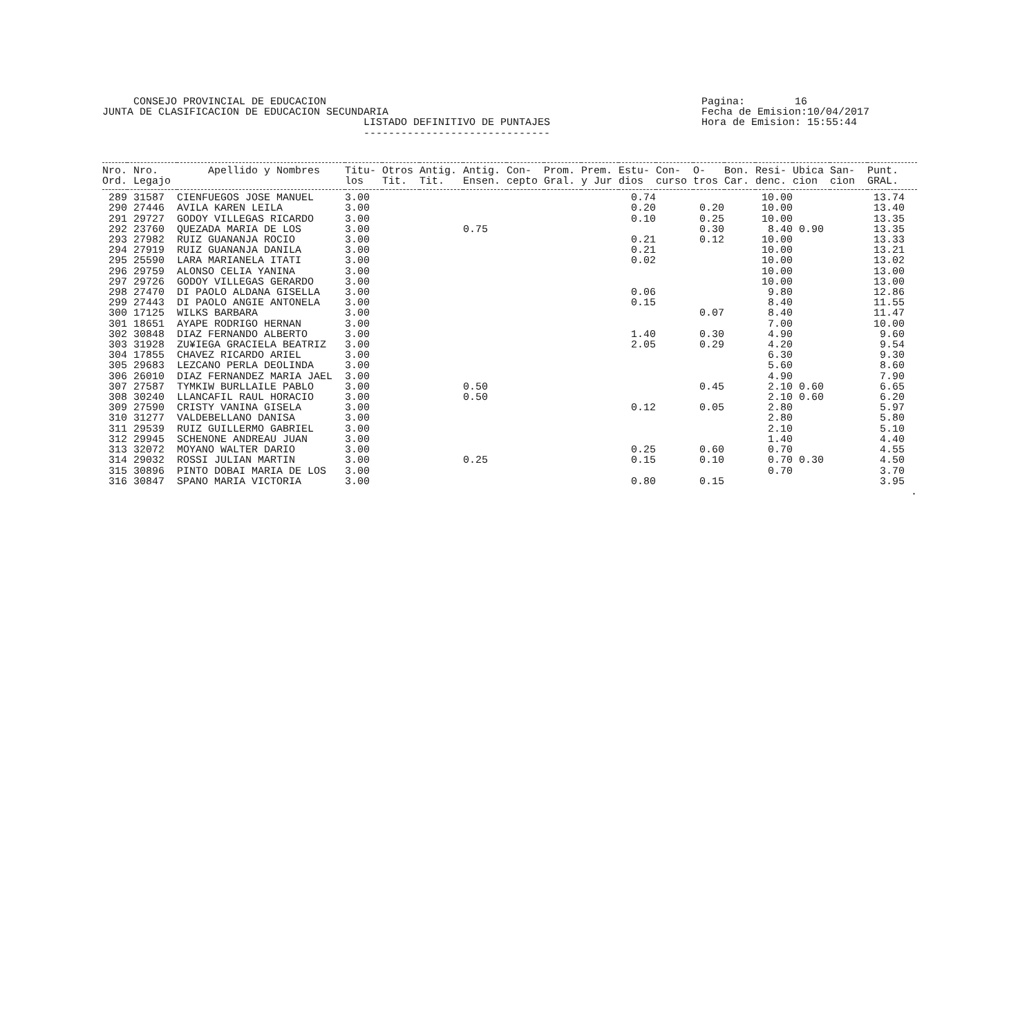CONSEJO PROVINCIAL DE EDUCACION JUNTA DE CLASIFICACION DE EDUCACION SECUNDARIA LISTADO DEFINITIVO DE PUNTAJES ------------------------------
Pagina: 16 Fecha de Emision:10/04/2017 Hora de Emision: 15:55:44
| Nro. | Nro. | Apellido y Nombres | Titu- | Otros | Antig. | Antig. | Con- | Prom. | Prem. | Estu- | Con- | O- | Bon. | Resi- | Ubica | San- | Punt. |
| --- | --- | --- | --- | --- | --- | --- | --- | --- | --- | --- | --- | --- | --- | --- | --- | --- | --- |
| Ord. | Legajo | | los | Tit. | Tit. | Ensen. | cepto | Gral. | y Jur | dios | curso | tros | Car. | denc. | cion | cion | GRAL. |
| 289 | 31587 | CIENFUEGOS JOSE MANUEL | 3.00 | | | | | | | 0.74 | | | | 10.00 | | | 13.74 |
| 290 | 27446 | AVILA KAREN LEILA | 3.00 | | | | | | | 0.20 | | 0.20 | | 10.00 | | | 13.40 |
| 291 | 29727 | GODOY VILLEGAS RICARDO | 3.00 | | | | | | | 0.10 | | 0.25 | | 10.00 | | | 13.35 |
| 292 | 23760 | QUEZADA MARIA DE LOS | 3.00 | | | 0.75 | | | | | | 0.30 | | 8.40 | 0.90 | | 13.35 |
| 293 | 27982 | RUIZ GUANANJA ROCIO | 3.00 | | | | | | | 0.21 | | 0.12 | | 10.00 | | | 13.33 |
| 294 | 27919 | RUIZ GUANANJA DANILA | 3.00 | | | | | | | 0.21 | | | | 10.00 | | | 13.21 |
| 295 | 25590 | LARA MARIANELA ITATI | 3.00 | | | | | | | 0.02 | | | | 10.00 | | | 13.02 |
| 296 | 29759 | ALONSO CELIA YANINA | 3.00 | | | | | | | | | | | 10.00 | | | 13.00 |
| 297 | 29726 | GODOY VILLEGAS GERARDO | 3.00 | | | | | | | | | | | 10.00 | | | 13.00 |
| 298 | 27470 | DI PAOLO ALDANA GISELLA | 3.00 | | | | | | | 0.06 | | | | 9.80 | | | 12.86 |
| 299 | 27443 | DI PAOLO ANGIE ANTONELA | 3.00 | | | | | | | 0.15 | | | | 8.40 | | | 11.55 |
| 300 | 17125 | WILKS BARBARA | 3.00 | | | | | | | | | 0.07 | | 8.40 | | | 11.47 |
| 301 | 18651 | AYAPE RODRIGO HERNAN | 3.00 | | | | | | | | | | | 7.00 | | | 10.00 |
| 302 | 30848 | DIAZ FERNANDO ALBERTO | 3.00 | | | | | | | 1.40 | | 0.30 | | 4.90 | | | 9.60 |
| 303 | 31928 | ZU¥IEGA GRACIELA BEATRIZ | 3.00 | | | | | | | 2.05 | | 0.29 | | 4.20 | | | 9.54 |
| 304 | 17855 | CHAVEZ RICARDO ARIEL | 3.00 | | | | | | | | | | | 6.30 | | | 9.30 |
| 305 | 29683 | LEZCANO PERLA DEOLINDA | 3.00 | | | | | | | | | | | 5.60 | | | 8.60 |
| 306 | 26010 | DIAZ FERNANDEZ MARIA JAEL | 3.00 | | | | | | | | | | | 4.90 | | | 7.90 |
| 307 | 27587 | TYMKIW BURLLAILE PABLO | 3.00 | | | 0.50 | | | | | | 0.45 | | 2.10 | 0.60 | | 6.65 |
| 308 | 30240 | LLANCAFIL RAUL HORACIO | 3.00 | | | 0.50 | | | | | | | | 2.10 | 0.60 | | 6.20 |
| 309 | 27590 | CRISTY VANINA GISELA | 3.00 | | | | | | | 0.12 | | 0.05 | | 2.80 | | | 5.97 |
| 310 | 31277 | VALDEBELLANO DANISA | 3.00 | | | | | | | | | | | 2.80 | | | 5.80 |
| 311 | 29539 | RUIZ GUILLERMO GABRIEL | 3.00 | | | | | | | | | | | 2.10 | | | 5.10 |
| 312 | 29945 | SCHENONE ANDREAU JUAN | 3.00 | | | | | | | | | | | 1.40 | | | 4.40 |
| 313 | 32072 | MOYANO WALTER DARIO | 3.00 | | | | | | | 0.25 | | 0.60 | | 0.70 | | | 4.55 |
| 314 | 29032 | ROSSI JULIAN MARTIN | 3.00 | | | 0.25 | | | | 0.15 | | 0.10 | | 0.70 | 0.30 | | 4.50 |
| 315 | 30896 | PINTO DOBAI MARIA DE LOS | 3.00 | | | | | | | | | | | 0.70 | | | 3.70 |
| 316 | 30847 | SPANO MARIA VICTORIA | 3.00 | | | | | | | 0.80 | | 0.15 | | | | | 3.95 |
| | | | | | | | | | | | | | | | | | . |